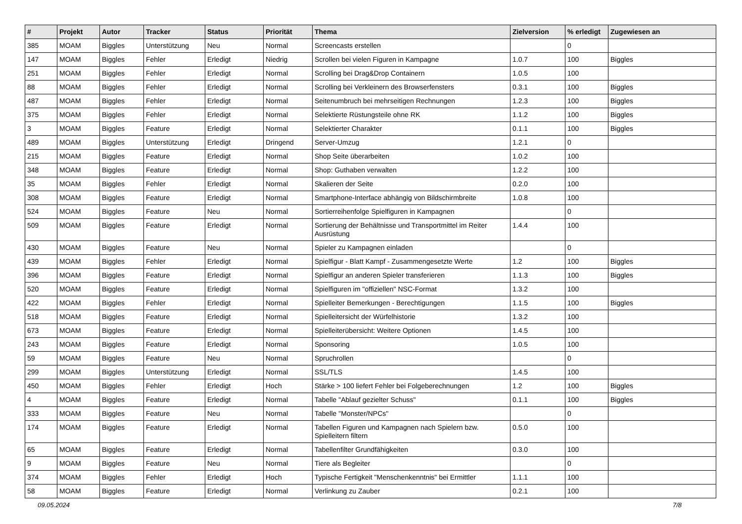| # | Projekt | Autor | Tracker | Status | Priorität | Thema | Zielversion | % erledigt | Zugewiesen an |
| --- | --- | --- | --- | --- | --- | --- | --- | --- | --- |
| 385 | MOAM | Biggles | Unterstützung | Neu | Normal | Screencasts erstellen | | 0 | |
| 147 | MOAM | Biggles | Fehler | Erledigt | Niedrig | Scrollen bei vielen Figuren in Kampagne | 1.0.7 | 100 | Biggles |
| 251 | MOAM | Biggles | Fehler | Erledigt | Normal | Scrolling bei Drag&Drop Containern | 1.0.5 | 100 | |
| 88 | MOAM | Biggles | Fehler | Erledigt | Normal | Scrolling bei Verkleinern des Browserfensters | 0.3.1 | 100 | Biggles |
| 487 | MOAM | Biggles | Fehler | Erledigt | Normal | Seitenumbruch bei mehrseitigen Rechnungen | 1.2.3 | 100 | Biggles |
| 375 | MOAM | Biggles | Fehler | Erledigt | Normal | Selektierte Rüstungsteile ohne RK | 1.1.2 | 100 | Biggles |
| 3 | MOAM | Biggles | Feature | Erledigt | Normal | Selektierter Charakter | 0.1.1 | 100 | Biggles |
| 489 | MOAM | Biggles | Unterstützung | Erledigt | Dringend | Server-Umzug | 1.2.1 | 0 | |
| 215 | MOAM | Biggles | Feature | Erledigt | Normal | Shop Seite überarbeiten | 1.0.2 | 100 | |
| 348 | MOAM | Biggles | Feature | Erledigt | Normal | Shop: Guthaben verwalten | 1.2.2 | 100 | |
| 35 | MOAM | Biggles | Fehler | Erledigt | Normal | Skalieren der Seite | 0.2.0 | 100 | |
| 308 | MOAM | Biggles | Feature | Erledigt | Normal | Smartphone-Interface abhängig von Bildschirmbreite | 1.0.8 | 100 | |
| 524 | MOAM | Biggles | Feature | Neu | Normal | Sortierreihenfolge Spielfiguren in Kampagnen | | 0 | |
| 509 | MOAM | Biggles | Feature | Erledigt | Normal | Sortierung der Behältnisse und Transportmittel im Reiter Ausrüstung | 1.4.4 | 100 | |
| 430 | MOAM | Biggles | Feature | Neu | Normal | Spieler zu Kampagnen einladen | | 0 | |
| 439 | MOAM | Biggles | Fehler | Erledigt | Normal | Spielfigur - Blatt Kampf - Zusammengesetzte Werte | 1.2 | 100 | Biggles |
| 396 | MOAM | Biggles | Feature | Erledigt | Normal | Spielfigur an anderen Spieler transferieren | 1.1.3 | 100 | Biggles |
| 520 | MOAM | Biggles | Feature | Erledigt | Normal | Spielfiguren im "offiziellen" NSC-Format | 1.3.2 | 100 | |
| 422 | MOAM | Biggles | Fehler | Erledigt | Normal | Spielleiter Bemerkungen - Berechtigungen | 1.1.5 | 100 | Biggles |
| 518 | MOAM | Biggles | Feature | Erledigt | Normal | Spielleitersicht der Würfelhistorie | 1.3.2 | 100 | |
| 673 | MOAM | Biggles | Feature | Erledigt | Normal | Spielleiterübersicht: Weitere Optionen | 1.4.5 | 100 | |
| 243 | MOAM | Biggles | Feature | Erledigt | Normal | Sponsoring | 1.0.5 | 100 | |
| 59 | MOAM | Biggles | Feature | Neu | Normal | Spruchrollen | | 0 | |
| 299 | MOAM | Biggles | Unterstützung | Erledigt | Normal | SSL/TLS | 1.4.5 | 100 | |
| 450 | MOAM | Biggles | Fehler | Erledigt | Hoch | Stärke > 100 liefert Fehler bei Folgeberechnungen | 1.2 | 100 | Biggles |
| 4 | MOAM | Biggles | Feature | Erledigt | Normal | Tabelle "Ablauf gezielter Schuss" | 0.1.1 | 100 | Biggles |
| 333 | MOAM | Biggles | Feature | Neu | Normal | Tabelle "Monster/NPCs" | | 0 | |
| 174 | MOAM | Biggles | Feature | Erledigt | Normal | Tabellen Figuren und Kampagnen nach Spielern bzw. Spielleitern filtern | 0.5.0 | 100 | |
| 65 | MOAM | Biggles | Feature | Erledigt | Normal | Tabellenfilter Grundfähigkeiten | 0.3.0 | 100 | |
| 9 | MOAM | Biggles | Feature | Neu | Normal | Tiere als Begleiter | | 0 | |
| 374 | MOAM | Biggles | Fehler | Erledigt | Hoch | Typische Fertigkeit "Menschenkenntnis" bei Ermittler | 1.1.1 | 100 | |
| 58 | MOAM | Biggles | Feature | Erledigt | Normal | Verlinkung zu Zauber | 0.2.1 | 100 | |
09.05.2024 7/8